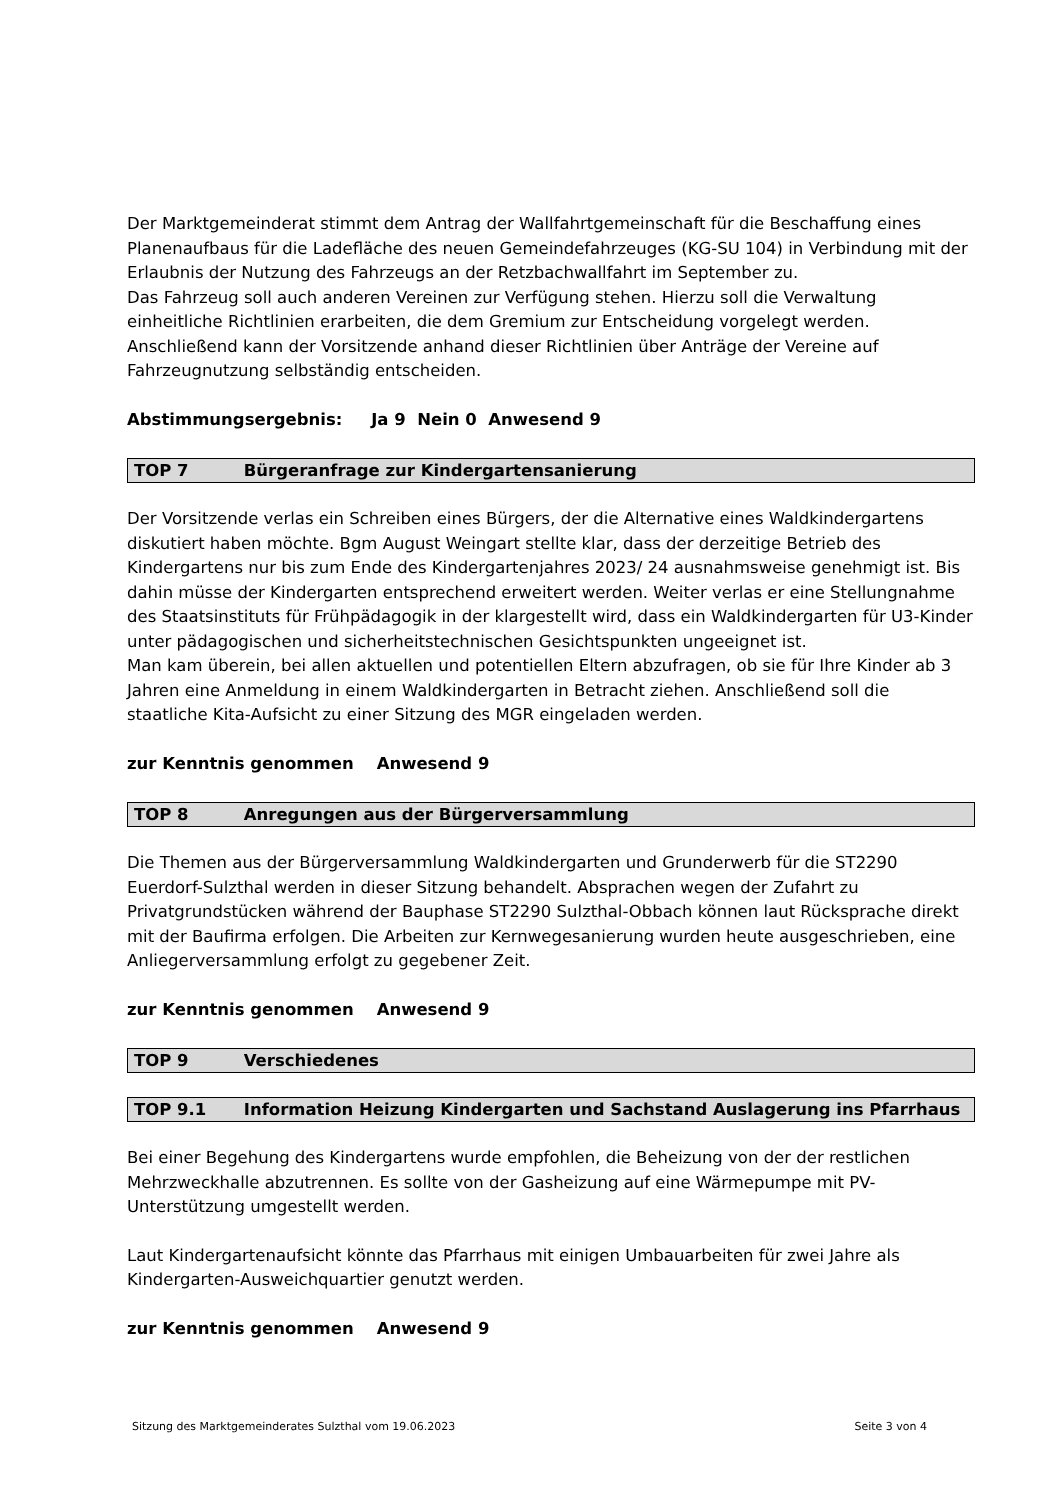Der Marktgemeinderat stimmt dem Antrag der Wallfahrtgemeinschaft für die Beschaffung eines Planenaufbaus für die Ladefläche des neuen Gemeindefahrzeuges (KG-SU 104) in Verbindung mit der Erlaubnis der Nutzung des Fahrzeugs an der Retzbachwallfahrt im September zu.
Das Fahrzeug soll auch anderen Vereinen zur Verfügung stehen. Hierzu soll die Verwaltung einheitliche Richtlinien erarbeiten, die dem Gremium zur Entscheidung vorgelegt werden. Anschließend kann der Vorsitzende anhand dieser Richtlinien über Anträge der Vereine auf Fahrzeugnutzung selbständig entscheiden.
Abstimmungsergebnis: Ja 9 Nein 0 Anwesend 9
TOP 7 Bürgeranfrage zur Kindergartensanierung
Der Vorsitzende verlas ein Schreiben eines Bürgers, der die Alternative eines Waldkindergartens diskutiert haben möchte. Bgm August Weingart stellte klar, dass der derzeitige Betrieb des Kindergartens nur bis zum Ende des Kindergartenjahres 2023/ 24 ausnahmsweise genehmigt ist. Bis dahin müsse der Kindergarten entsprechend erweitert werden. Weiter verlas er eine Stellungnahme des Staatsinstituts für Frühpädagogik in der klargestellt wird, dass ein Waldkindergarten für U3-Kinder unter pädagogischen und sicherheitstechnischen Gesichtspunkten ungeeignet ist.
Man kam überein, bei allen aktuellen und potentiellen Eltern abzufragen, ob sie für Ihre Kinder ab 3 Jahren eine Anmeldung in einem Waldkindergarten in Betracht ziehen. Anschließend soll die staatliche Kita-Aufsicht zu einer Sitzung des MGR eingeladen werden.
zur Kenntnis genommen Anwesend 9
TOP 8 Anregungen aus der Bürgerversammlung
Die Themen aus der Bürgerversammlung Waldkindergarten und Grunderwerb für die ST2290 Euerdorf-Sulzthal werden in dieser Sitzung behandelt. Absprachen wegen der Zufahrt zu Privatgrundstücken während der Bauphase ST2290 Sulzthal-Obbach können laut Rücksprache direkt mit der Baufirma erfolgen. Die Arbeiten zur Kernwegesanierung wurden heute ausgeschrieben, eine Anliegerversammlung erfolgt zu gegebener Zeit.
zur Kenntnis genommen Anwesend 9
TOP 9 Verschiedenes
TOP 9.1 Information Heizung Kindergarten und Sachstand Auslagerung ins Pfarrhaus
Bei einer Begehung des Kindergartens wurde empfohlen, die Beheizung von der der restlichen Mehrzweckhalle abzutrennen. Es sollte von der Gasheizung auf eine Wärmepumpe mit PV-Unterstützung umgestellt werden.
Laut Kindergartenaufsicht könnte das Pfarrhaus mit einigen Umbauarbeiten für zwei Jahre als Kindergarten-Ausweichquartier genutzt werden.
zur Kenntnis genommen Anwesend 9
Sitzung des Marktgemeinderates Sulzthal vom 19.06.2023 Seite 3 von 4